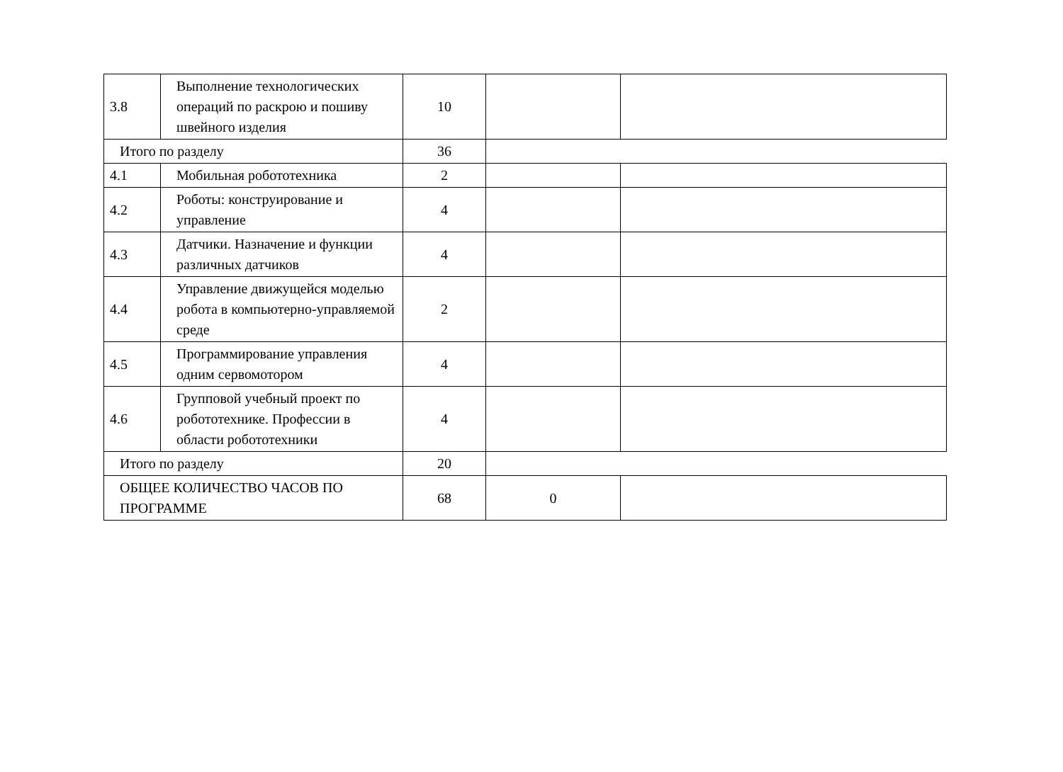| 3.8 | Выполнение технологических операций по раскрою и пошиву швейного изделия | 10 | | |
| Итого по разделу | | 36 | | |
| 4.1 | Мобильная робототехника | 2 | | |
| 4.2 | Роботы: конструирование и управление | 4 | | |
| 4.3 | Датчики. Назначение и функции различных датчиков | 4 | | |
| 4.4 | Управление движущейся моделью робота в компьютерно-управляемой среде | 2 | | |
| 4.5 | Программирование управления одним сервомотором | 4 | | |
| 4.6 | Групповой учебный проект по робототехнике. Профессии в области робототехники | 4 | | |
| Итого по разделу | | 20 | | |
| ОБЩЕЕ КОЛИЧЕСТВО ЧАСОВ ПО ПРОГРАММЕ | | 68 | 0 | |